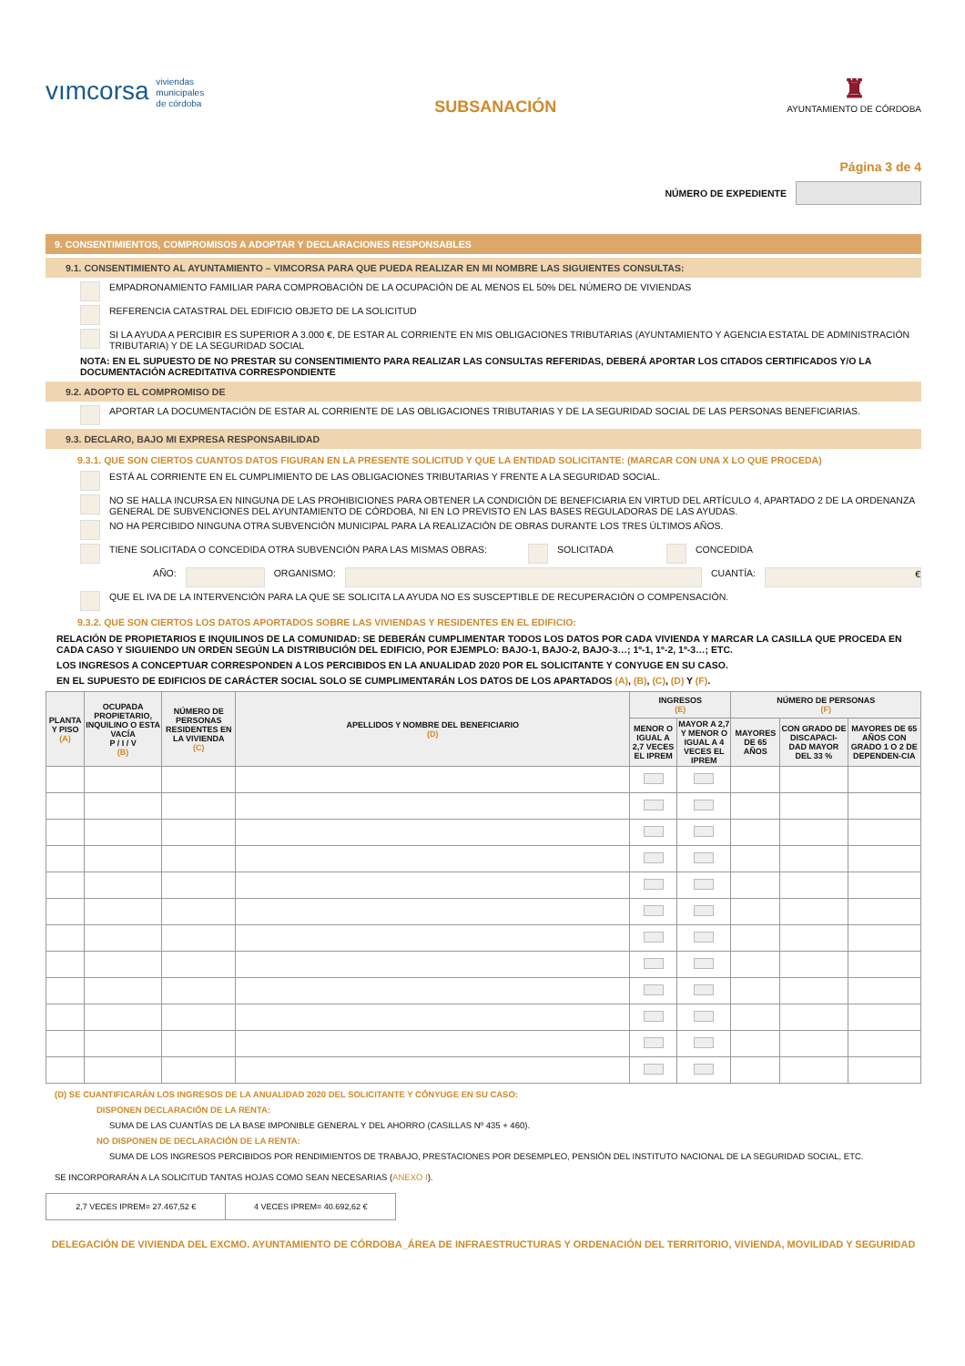vımcorsa viviendas
municipales
de córdoba
SUBSANACIÓN
♜
AYUNTAMIENTO DE CÓRDOBA
Página 3 de 4
NÚMERO DE EXPEDIENTE
9. CONSENTIMIENTOS, COMPROMISOS A ADOPTAR Y DECLARACIONES RESPONSABLES
9.1. CONSENTIMIENTO AL AYUNTAMIENTO – VIMCORSA PARA QUE PUEDA REALIZAR EN MI NOMBRE LAS SIGUIENTES CONSULTAS:
EMPADRONAMIENTO FAMILIAR PARA COMPROBACIÓN DE LA OCUPACIÓN DE AL MENOS EL 50% DEL NÚMERO DE VIVIENDAS
REFERENCIA CATASTRAL DEL EDIFICIO OBJETO DE LA SOLICITUD
SI LA AYUDA A PERCIBIR ES SUPERIOR A 3.000 €, DE ESTAR AL CORRIENTE EN MIS OBLIGACIONES TRIBUTARIAS (AYUNTAMIENTO Y AGENCIA ESTATAL DE ADMINISTRACIÓN TRIBUTARIA) Y DE LA SEGURIDAD SOCIAL
NOTA: EN EL SUPUESTO DE NO PRESTAR SU CONSENTIMIENTO PARA REALIZAR LAS CONSULTAS REFERIDAS, DEBERÁ APORTAR LOS CITADOS CERTIFICADOS Y/O LA DOCUMENTACIÓN ACREDITATIVA CORRESPONDIENTE
9.2. ADOPTO EL COMPROMISO DE
APORTAR LA DOCUMENTACIÓN DE ESTAR AL CORRIENTE DE LAS OBLIGACIONES TRIBUTARIAS Y DE LA SEGURIDAD SOCIAL DE LAS PERSONAS BENEFICIARIAS.
9.3. DECLARO, BAJO MI EXPRESA RESPONSABILIDAD
9.3.1. QUE SON CIERTOS CUANTOS DATOS FIGURAN EN LA PRESENTE SOLICITUD Y QUE LA ENTIDAD SOLICITANTE: (MARCAR CON UNA X LO QUE PROCEDA)
ESTÁ AL CORRIENTE EN EL CUMPLIMIENTO DE LAS OBLIGACIONES TRIBUTARIAS Y FRENTE A LA SEGURIDAD SOCIAL.
NO SE HALLA INCURSA EN NINGUNA DE LAS PROHIBICIONES PARA OBTENER LA CONDICIÓN DE BENEFICIARIA EN VIRTUD DEL ARTÍCULO 4, APARTADO 2 DE LA ORDENANZA GENERAL DE SUBVENCIONES DEL AYUNTAMIENTO DE CÓRDOBA, NI EN LO PREVISTO EN LAS BASES REGULADORAS DE LAS AYUDAS.
NO HA PERCIBIDO NINGUNA OTRA SUBVENCIÓN MUNICIPAL PARA LA REALIZACIÓN DE OBRAS DURANTE LOS TRES ÚLTIMOS AÑOS.
TIENE SOLICITADA O CONCEDIDA OTRA SUBVENCIÓN PARA LAS MISMAS OBRAS: SOLICITADA CONCEDIDA
AÑO: ORGANISMO: CUANTÍA: €
QUE EL IVA DE LA INTERVENCIÓN PARA LA QUE SE SOLICITA LA AYUDA NO ES SUSCEPTIBLE DE RECUPERACIÓN O COMPENSACIÓN.
9.3.2. QUE SON CIERTOS LOS DATOS APORTADOS SOBRE LAS VIVIENDAS Y RESIDENTES EN EL EDIFICIO:
RELACIÓN DE PROPIETARIOS E INQUILINOS DE LA COMUNIDAD: SE DEBERÁN CUMPLIMENTAR TODOS LOS DATOS POR CADA VIVIENDA Y MARCAR LA CASILLA QUE PROCEDA EN CADA CASO Y SIGUIENDO UN ORDEN SEGÚN LA DISTRIBUCIÓN DEL EDIFICIO, POR EJEMPLO: BAJO-1, BAJO-2, BAJO-3…; 1º-1, 1º-2, 1º-3…; ETC.
LOS INGRESOS A CONCEPTUAR CORRESPONDEN A LOS PERCIBIDOS EN LA ANUALIDAD 2020 POR EL SOLICITANTE Y CONYUGE EN SU CASO.
EN EL SUPUESTO DE EDIFICIOS DE CARÁCTER SOCIAL SOLO SE CUMPLIMENTARÁN LOS DATOS DE LOS APARTADOS (A), (B), (C), (D) Y (F).
| PLANTA Y PISO (A) | OCUPADA PROPIETARIO, INQUILINO O ESTA VACÍA P / I / V (B) | NÚMERO DE PERSONAS RESIDENTES EN LA VIVIENDA (C) | APELLIDOS Y NOMBRE DEL BENEFICIARIO (D) | INGRESOS (E) | | NÚMERO DE PERSONAS (F) | | |
| --- | --- | --- | --- | --- | --- | --- | --- | --- |
| | | | | MENOR O IGUAL A 2,7 VECES EL IPREM | MAYOR A 2,7 Y MENOR O IGUAL A 4 VECES EL IPREM | MAYORES DE 65 AÑOS | CON GRADO DE DISCAPACI-DAD MAYOR DEL 33 % | MAYORES DE 65 AÑOS CON GRADO 1 O 2 DE DEPENDEN-CIA |
(D) SE CUANTIFICARÁN LOS INGRESOS DE LA ANUALIDAD 2020 DEL SOLICITANTE Y CÓNYUGE EN SU CASO:
DISPONEN DECLARACIÓN DE LA RENTA:
SUMA DE LAS CUANTÍAS DE LA BASE IMPONIBLE GENERAL Y DEL AHORRO (CASILLAS Nº 435 + 460).
NO DISPONEN DE DECLARACIÓN DE LA RENTA:
SUMA DE LOS INGRESOS PERCIBIDOS POR RENDIMIENTOS DE TRABAJO, PRESTACIONES POR DESEMPLEO, PENSIÓN DEL INSTITUTO NACIONAL DE LA SEGURIDAD SOCIAL, ETC.
SE INCORPORARÁN A LA SOLICITUD TANTAS HOJAS COMO SEAN NECESARIAS (ANEXO I).
| 2,7 VECES IPREM= 27.467,52 € | 4 VECES IPREM= 40.692,62 € |
DELEGACIÓN DE VIVIENDA DEL EXCMO. AYUNTAMIENTO DE CÓRDOBA_ÁREA DE INFRAESTRUCTURAS Y ORDENACIÓN DEL TERRITORIO, VIVIENDA, MOVILIDAD Y SEGURIDAD